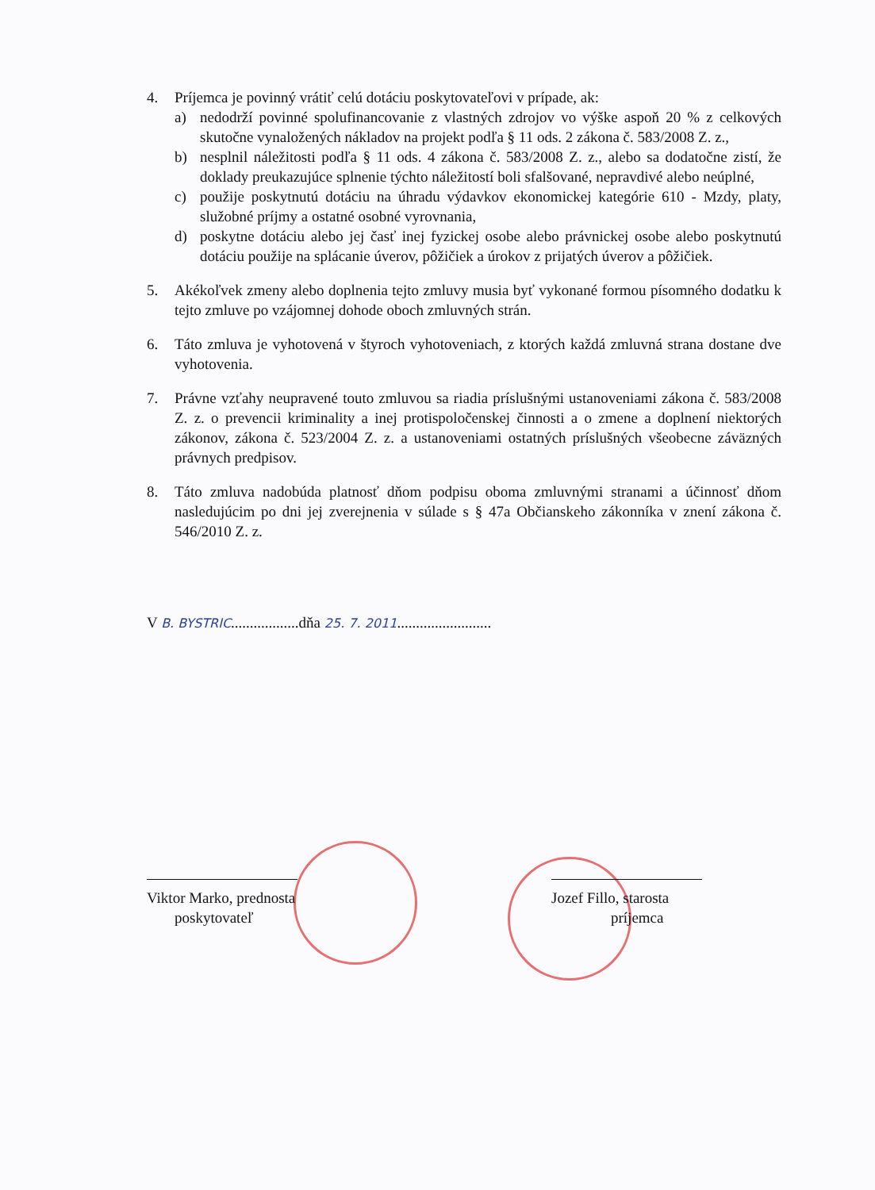4. Príjemca je povinný vrátiť celú dotáciu poskytovateľovi v prípade, ak:
a) nedodrží povinné spolufinancovanie z vlastných zdrojov vo výške aspoň 20 % z celkových skutočne vynaložených nákladov na projekt podľa § 11 ods. 2 zákona č. 583/2008 Z. z.,
b) nesplnil náležitosti podľa § 11 ods. 4 zákona č. 583/2008 Z. z., alebo sa dodatočne zistí, že doklady preukazujúce splnenie týchto náležitostí boli sfalšované, nepravdivé alebo neúplné,
c) použije poskytnutú dotáciu na úhradu výdavkov ekonomickej kategórie 610 - Mzdy, platy, služobné príjmy a ostatné osobné vyrovnania,
d) poskytne dotáciu alebo jej časť inej fyzickej osobe alebo právnickej osobe alebo poskytnutú dotáciu použije na splácanie úverov, pôžičiek a úrokov z prijatých úverov a pôžičiek.
5. Akékoľvek zmeny alebo doplnenia tejto zmluvy musia byť vykonané formou písomného dodatku k tejto zmluve po vzájomnej dohode oboch zmluvných strán.
6. Táto zmluva je vyhotovená v štyroch vyhotoveniach, z ktorých každá zmluvná strana dostane dve vyhotovenia.
7. Právne vzťahy neupravené touto zmluvou sa riadia príslušnými ustanoveniami zákona č. 583/2008 Z. z. o prevencii kriminality a inej protispoločenskej činnosti a o zmene a doplnení niektorých zákonov, zákona č. 523/2004 Z. z. a ustanoveniami ostatných príslušných všeobecne záväzných právnych predpisov.
8. Táto zmluva nadobúda platnosť dňom podpisu oboma zmluvnými stranami a účinnosť dňom nasledujúcim po dni jej zverejnenia v súlade s § 47a Občianskeho zákonníka v znení zákona č. 546/2010 Z. z.
V B. BYSTRIC..................dňa 25. 7. 2011.........................
Viktor Marko, prednosta
poskytovateľ
Jozef Fillo, starosta
príjemca